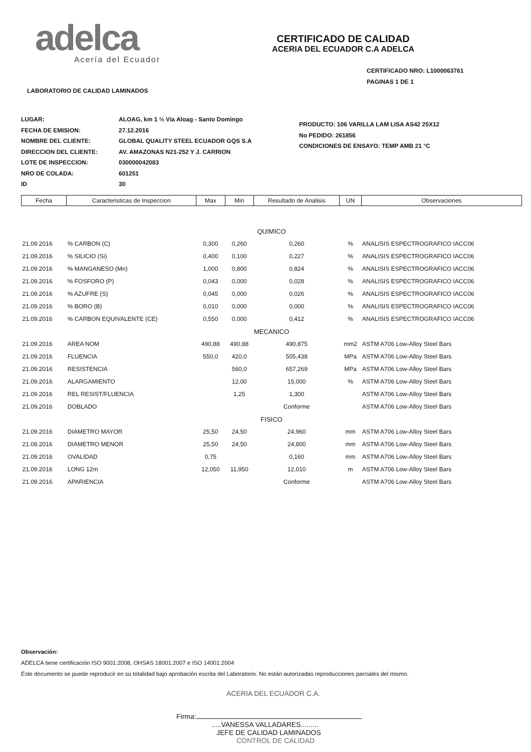adelca
Acería del Ecuador
CERTIFICADO DE CALIDAD
ACERIA DEL ECUADOR C.A ADELCA
CERTIFICADO NRO: L1000063761
PAGINAS 1 DE 1
LABORATORIO DE CALIDAD LAMINADOS
LUGAR:
FECHA DE EMISION:
NOMBRE DEL CLIENTE:
DIRECCION DEL CLIENTE:
LOTE DE INSPECCION:
NRO DE COLADA:
ID
ALOAG, km 1 ½ Vía Aloag - Santo Domingo
27.12.2016
GLOBAL QUALITY STEEL ECUADOR GQS S.A
AV. AMAZONAS N21-252 Y J. CARRION
030000042083
601251
30
PRODUCTO: 106 VARILLA LAM LISA AS42 25X12
No PEDIDO: 261856
CONDICIONES DE ENSAYO: TEMP AMB 21 °C
| Fecha | Caracteristicas de Inspeccion | Max | Min | Resultado de Analisis | UN | Observaciones |
| --- | --- | --- | --- | --- | --- | --- |
| QUIMICO | | | | | | |
| 21.09.2016 | % CARBON (C) | 0,300 | 0,260 | 0,260 | % | ANALISIS ESPECTROGRAFICO IACC06 |
| 21.09.2016 | % SILICIO (Si) | 0,400 | 0,100 | 0,227 | % | ANALISIS ESPECTROGRAFICO IACC06 |
| 21.09.2016 | % MANGANESO (Mn) | 1,000 | 0,800 | 0,824 | % | ANALISIS ESPECTROGRAFICO IACC06 |
| 21.09.2016 | % FOSFORO (P) | 0,043 | 0,000 | 0,028 | % | ANALISIS ESPECTROGRAFICO IACC06 |
| 21.09.2016 | % AZUFRE (S) | 0,045 | 0,000 | 0,026 | % | ANALISIS ESPECTROGRAFICO IACC06 |
| 21.09.2016 | % BORO (B) | 0,010 | 0,000 | 0,000 | % | ANALISIS ESPECTROGRAFICO IACC06 |
| 21.09.2016 | % CARBON EQUIVALENTE (CE) | 0,550 | 0,000 | 0,412 | % | ANALISIS ESPECTROGRAFICO IACC06 |
| MECANICO | | | | | | |
| 21.09.2016 | AREA NOM | 490,88 | 490,88 | 490,875 | mm2 | ASTM A706 Low-Alloy Steel Bars |
| 21.09.2016 | FLUENCIA | 550,0 | 420,0 | 505,438 | MPa | ASTM A706 Low-Alloy Steel Bars |
| 21.09.2016 | RESISTENCIA | | 560,0 | 657,269 | MPa | ASTM A706 Low-Alloy Steel Bars |
| 21.09.2016 | ALARGAMIENTO | | 12,00 | 15,000 | % | ASTM A706 Low-Alloy Steel Bars |
| 21.09.2016 | REL RESIST/FLUENCIA | | 1,25 | 1,300 | | ASTM A706 Low-Alloy Steel Bars |
| 21.09.2016 | DOBLADO | | | Conforme | | ASTM A706 Low-Alloy Steel Bars |
| FISICO | | | | | | |
| 21.09.2016 | DIAMETRO MAYOR | 25,50 | 24,50 | 24,960 | mm | ASTM A706 Low-Alloy Steel Bars |
| 21.09.2016 | DIAMETRO MENOR | 25,50 | 24,50 | 24,800 | mm | ASTM A706 Low-Alloy Steel Bars |
| 21.09.2016 | OVALIDAD | 0,75 | | 0,160 | mm | ASTM A706 Low-Alloy Steel Bars |
| 21.09.2016 | LONG 12m | 12,050 | 11,950 | 12,010 | m | ASTM A706 Low-Alloy Steel Bars |
| 21.09.2016 | APARIENCIA | | | Conforme | | ASTM A706 Low-Alloy Steel Bars |
Observación:
ADELCA tiene certificación ISO 9001:2008, OHSAS 18001:2007 e ISO 14001:2004
Este documento se puede reproducir en su totalidad bajo aprobación escrita del Laboratorio. No están autorizadas reproducciones parciales del mismo.
ACERIA DEL ECUADOR C.A.
Firma:
.....VANESSA VALLADARES.........
JEFE DE CALIDAD LAMINADOS
CONTROL DE CALIDAD